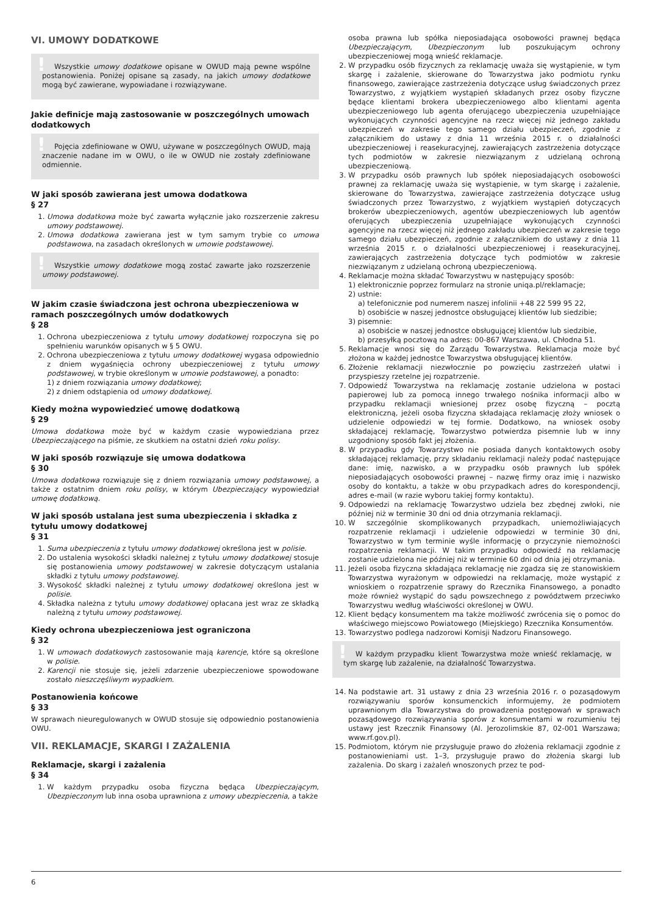VI. UMOWY DODATKOWE
!
Wszystkie umowy dodatkowe opisane w OWUD mają pewne wspólne postanowienia. Poniżej opisane są zasady, na jakich umowy dodatkowe mogą być zawierane, wypowiadane i rozwiązywane.
Jakie definicje mają zastosowanie w poszczególnych umowach dodatkowych
!
Pojęcia zdefiniowane w OWU, używane w poszczególnych OWUD, mają znaczenie nadane im w OWU, o ile w OWUD nie zostały zdefiniowane odmiennie.
W jaki sposób zawierana jest umowa dodatkowa
§ 27
1. Umowa dodatkowa może być zawarta wyłącznie jako rozszerzenie zakresu umowy podstawowej.
2. Umowa dodatkowa zawierana jest w tym samym trybie co umowa podstawowa, na zasadach określonych w umowie podstawowej.
!
Wszystkie umowy dodatkowe mogą zostać zawarte jako rozszerzenie umowy podstawowej.
W jakim czasie świadczona jest ochrona ubezpieczeniowa w ramach poszczególnych umów dodatkowych
§ 28
1. Ochrona ubezpieczeniowa z tytułu umowy dodatkowej rozpoczyna się po spełnieniu warunków opisanych w § 5 OWU.
2. Ochrona ubezpieczeniowa z tytułu umowy dodatkowej wygasa odpowiednio z dniem wygaśnięcia ochrony ubezpieczeniowej z tytułu umowy podstawowej, w trybie określonym w umowie podstawowej, a ponadto:
1) z dniem rozwiązania umowy dodatkowej;
2) z dniem odstąpienia od umowy dodatkowej.
Kiedy można wypowiedzieć umowę dodatkową
§ 29
Umowa dodatkowa może być w każdym czasie wypowiedziana przez Ubezpieczającego na piśmie, ze skutkiem na ostatni dzień roku polisy.
W jaki sposób rozwiązuje się umowa dodatkowa
§ 30
Umowa dodatkowa rozwiązuje się z dniem rozwiązania umowy podstawowej, a także z ostatnim dniem roku polisy, w którym Ubezpieczający wypowiedział umowę dodatkową.
W jaki sposób ustalana jest suma ubezpieczenia i składka z tytułu umowy dodatkowej
§ 31
1. Suma ubezpieczenia z tytułu umowy dodatkowej określona jest w polisie.
2. Do ustalenia wysokości składki należnej z tytułu umowy dodatkowej stosuje się postanowienia umowy podstawowej w zakresie dotyczącym ustalania składki z tytułu umowy podstawowej.
3. Wysokość składki należnej z tytułu umowy dodatkowej określona jest w polisie.
4. Składka należna z tytułu umowy dodatkowej opłacana jest wraz ze składką należną z tytułu umowy podstawowej.
Kiedy ochrona ubezpieczeniowa jest ograniczona
§ 32
1. W umowach dodatkowych zastosowanie mają karencje, które są określone w polisie.
2. Karencji nie stosuje się, jeżeli zdarzenie ubezpieczeniowe spowodowane zostało nieszczęśliwym wypadkiem.
Postanowienia końcowe
§ 33
W sprawach nieuregulowanych w OWUD stosuje się odpowiednio postanowienia OWU.
VII. REKLAMACJE, SKARGI I ZAŻALENIA
Reklamacje, skargi i zażalenia
§ 34
1. W każdym przypadku osoba fizyczna będąca Ubezpieczającym, Ubezpieczonym lub inna osoba uprawniona z umowy ubezpieczenia, a także
osoba prawna lub spółka nieposiadająca osobowości prawnej będąca Ubezpieczającym, Ubezpieczonym lub poszukującym ochrony ubezpieczeniowej mogą wnieść reklamacje.
2. W przypadku osób fizycznych za reklamację uważa się wystąpienie, w tym skargę i zażalenie, skierowane do Towarzystwa jako podmiotu rynku finansowego, zawierające zastrzeżenia dotyczące usług świadczonych przez Towarzystwo, z wyjątkiem wystąpień składanych przez osoby fizyczne będące klientami brokera ubezpieczeniowego albo klientami agenta ubezpieczeniowego lub agenta oferującego ubezpieczenia uzupełniające wykonujących czynności agencyjne na rzecz więcej niż jednego zakładu ubezpieczeń w zakresie tego samego działu ubezpieczeń, zgodnie z załącznikiem do ustawy z dnia 11 września 2015 r. o działalności ubezpieczeniowej i reasekuracyjnej, zawierających zastrzeżenia dotyczące tych podmiotów w zakresie niezwiązanym z udzielaną ochroną ubezpieczeniową.
3. W przypadku osób prawnych lub spółek nieposiadających osobowości prawnej za reklamację uważa się wystąpienie, w tym skargę i zażalenie, skierowane do Towarzystwa, zawierające zastrzeżenia dotyczące usług świadczonych przez Towarzystwo, z wyjątkiem wystąpień dotyczących brokerów ubezpieczeniowych, agentów ubezpieczeniowych lub agentów oferujących ubezpieczenia uzupełniające wykonujących czynności agencyjne na rzecz więcej niż jednego zakładu ubezpieczeń w zakresie tego samego działu ubezpieczeń, zgodnie z załącznikiem do ustawy z dnia 11 września 2015 r. o działalności ubezpieczeniowej i reasekuracyjnej, zawierających zastrzeżenia dotyczące tych podmiotów w zakresie niezwiązanym z udzielaną ochroną ubezpieczeniową.
4. Reklamacje można składać Towarzystwu w następujący sposób:
1) elektronicznie poprzez formularz na stronie uniqa.pl/reklamacje;
2) ustnie:
a) telefonicznie pod numerem naszej infolinii +48 22 599 95 22,
b) osobiście w naszej jednostce obsługującej klientów lub siedzibie;
3) pisemnie:
a) osobiście w naszej jednostce obsługującej klientów lub siedzibie,
b) przesyłką pocztową na adres: 00-867 Warszawa, ul. Chłodna 51.
5. Reklamacje wnosi się do Zarządu Towarzystwa. Reklamacja może być złożona w każdej jednostce Towarzystwa obsługującej klientów.
6. Złożenie reklamacji niezwłocznie po powzięciu zastrzeżeń ułatwi i przyspieszy rzetelne jej rozpatrzenie.
7. Odpowiedź Towarzystwa na reklamację zostanie udzielona w postaci papierowej lub za pomocą innego trwałego nośnika informacji albo w przypadku reklamacji wniesionej przez osobę fizyczną – pocztą elektroniczną, jeżeli osoba fizyczna składająca reklamację złoży wniosek o udzielenie odpowiedzi w tej formie. Dodatkowo, na wniosek osoby składającej reklamację, Towarzystwo potwierdza pisemnie lub w inny uzgodniony sposób fakt jej złożenia.
8. W przypadku gdy Towarzystwo nie posiada danych kontaktowych osoby składającej reklamację, przy składaniu reklamacji należy podać następujące dane: imię, nazwisko, a w przypadku osób prawnych lub spółek nieposiadających osobowości prawnej – nazwę firmy oraz imię i nazwisko osoby do kontaktu, a także w obu przypadkach adres do korespondencji, adres e-mail (w razie wyboru takiej formy kontaktu).
9. Odpowiedzi na reklamację Towarzystwo udziela bez zbędnej zwłoki, nie później niż w terminie 30 dni od dnia otrzymania reklamacji.
10. W szczególnie skomplikowanych przypadkach, uniemożliwiających rozpatrzenie reklamacji i udzielenie odpowiedzi w terminie 30 dni, Towarzystwo w tym terminie wyśle informację o przyczynie niemożności rozpatrzenia reklamacji. W takim przypadku odpowiedź na reklamację zostanie udzielona nie później niż w terminie 60 dni od dnia jej otrzymania.
11. Jeżeli osoba fizyczna składająca reklamację nie zgadza się ze stanowiskiem Towarzystwa wyrażonym w odpowiedzi na reklamację, może wystąpić z wnioskiem o rozpatrzenie sprawy do Rzecznika Finansowego, a ponadto może również wystąpić do sądu powszechnego z powództwem przeciwko Towarzystwu według właściwości określonej w OWU.
12. Klient będący konsumentem ma także możliwość zwrócenia się o pomoc do właściwego miejscowo Powiatowego (Miejskiego) Rzecznika Konsumentów.
13. Towarzystwo podlega nadzorowi Komisji Nadzoru Finansowego.
!
W każdym przypadku klient Towarzystwa może wnieść reklamację, w tym skargę lub zażalenie, na działalność Towarzystwa.
14. Na podstawie art. 31 ustawy z dnia 23 września 2016 r. o pozasądowym rozwiązywaniu sporów konsumenckich informujemy, że podmiotem uprawnionym dla Towarzystwa do prowadzenia postępowań w sprawach pozasądowego rozwiązywania sporów z konsumentami w rozumieniu tej ustawy jest Rzecznik Finansowy (Al. Jerozolimskie 87, 02-001 Warszawa; www.rf.gov.pl).
15. Podmiotom, którym nie przysługuje prawo do złożenia reklamacji zgodnie z postanowieniami ust. 1–3, przysługuje prawo do złożenia skargi lub zażalenia. Do skarg i zażaleń wnoszonych przez te pod-
6